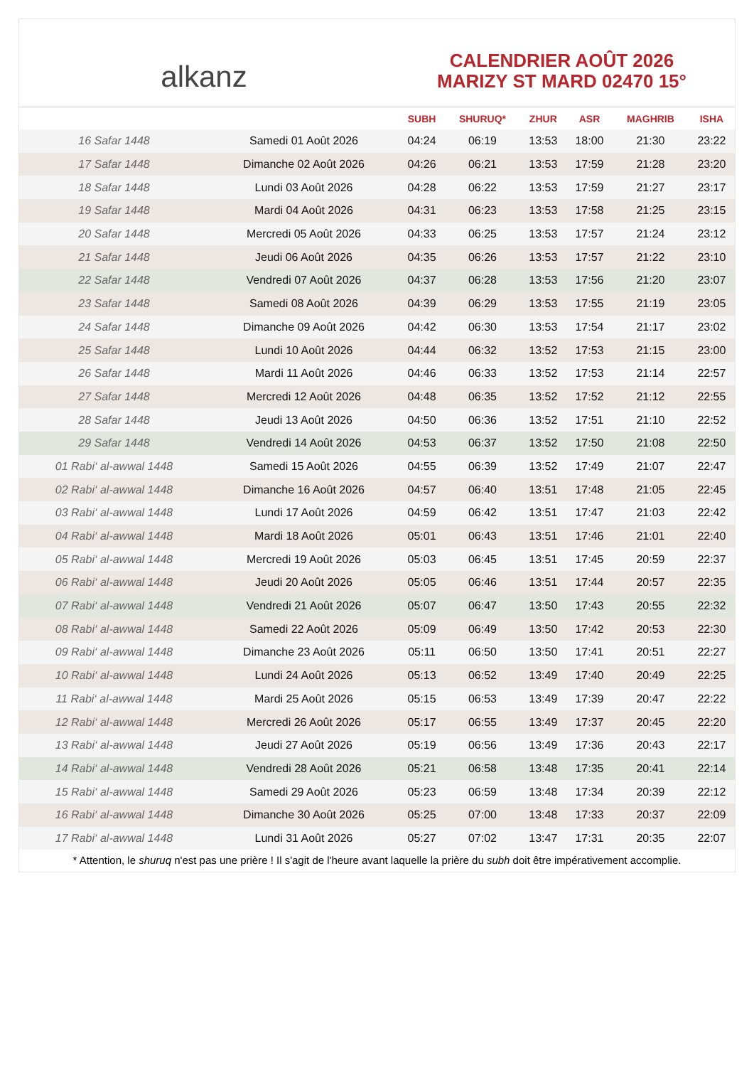alkanz
CALENDRIER AOÛT 2026
MARIZY ST MARD 02470 15°
| | | SUBH | SHURUQ* | ZHUR | ASR | MAGHRIB | ISHA |
| --- | --- | --- | --- | --- | --- | --- | --- |
| 16 Safar 1448 | Samedi 01 Août 2026 | 04:24 | 06:19 | 13:53 | 18:00 | 21:30 | 23:22 |
| 17 Safar 1448 | Dimanche 02 Août 2026 | 04:26 | 06:21 | 13:53 | 17:59 | 21:28 | 23:20 |
| 18 Safar 1448 | Lundi 03 Août 2026 | 04:28 | 06:22 | 13:53 | 17:59 | 21:27 | 23:17 |
| 19 Safar 1448 | Mardi 04 Août 2026 | 04:31 | 06:23 | 13:53 | 17:58 | 21:25 | 23:15 |
| 20 Safar 1448 | Mercredi 05 Août 2026 | 04:33 | 06:25 | 13:53 | 17:57 | 21:24 | 23:12 |
| 21 Safar 1448 | Jeudi 06 Août 2026 | 04:35 | 06:26 | 13:53 | 17:57 | 21:22 | 23:10 |
| 22 Safar 1448 | Vendredi 07 Août 2026 | 04:37 | 06:28 | 13:53 | 17:56 | 21:20 | 23:07 |
| 23 Safar 1448 | Samedi 08 Août 2026 | 04:39 | 06:29 | 13:53 | 17:55 | 21:19 | 23:05 |
| 24 Safar 1448 | Dimanche 09 Août 2026 | 04:42 | 06:30 | 13:53 | 17:54 | 21:17 | 23:02 |
| 25 Safar 1448 | Lundi 10 Août 2026 | 04:44 | 06:32 | 13:52 | 17:53 | 21:15 | 23:00 |
| 26 Safar 1448 | Mardi 11 Août 2026 | 04:46 | 06:33 | 13:52 | 17:53 | 21:14 | 22:57 |
| 27 Safar 1448 | Mercredi 12 Août 2026 | 04:48 | 06:35 | 13:52 | 17:52 | 21:12 | 22:55 |
| 28 Safar 1448 | Jeudi 13 Août 2026 | 04:50 | 06:36 | 13:52 | 17:51 | 21:10 | 22:52 |
| 29 Safar 1448 | Vendredi 14 Août 2026 | 04:53 | 06:37 | 13:52 | 17:50 | 21:08 | 22:50 |
| 01 Rabi‘ al-awwal 1448 | Samedi 15 Août 2026 | 04:55 | 06:39 | 13:52 | 17:49 | 21:07 | 22:47 |
| 02 Rabi‘ al-awwal 1448 | Dimanche 16 Août 2026 | 04:57 | 06:40 | 13:51 | 17:48 | 21:05 | 22:45 |
| 03 Rabi‘ al-awwal 1448 | Lundi 17 Août 2026 | 04:59 | 06:42 | 13:51 | 17:47 | 21:03 | 22:42 |
| 04 Rabi‘ al-awwal 1448 | Mardi 18 Août 2026 | 05:01 | 06:43 | 13:51 | 17:46 | 21:01 | 22:40 |
| 05 Rabi‘ al-awwal 1448 | Mercredi 19 Août 2026 | 05:03 | 06:45 | 13:51 | 17:45 | 20:59 | 22:37 |
| 06 Rabi‘ al-awwal 1448 | Jeudi 20 Août 2026 | 05:05 | 06:46 | 13:51 | 17:44 | 20:57 | 22:35 |
| 07 Rabi‘ al-awwal 1448 | Vendredi 21 Août 2026 | 05:07 | 06:47 | 13:50 | 17:43 | 20:55 | 22:32 |
| 08 Rabi‘ al-awwal 1448 | Samedi 22 Août 2026 | 05:09 | 06:49 | 13:50 | 17:42 | 20:53 | 22:30 |
| 09 Rabi‘ al-awwal 1448 | Dimanche 23 Août 2026 | 05:11 | 06:50 | 13:50 | 17:41 | 20:51 | 22:27 |
| 10 Rabi‘ al-awwal 1448 | Lundi 24 Août 2026 | 05:13 | 06:52 | 13:49 | 17:40 | 20:49 | 22:25 |
| 11 Rabi‘ al-awwal 1448 | Mardi 25 Août 2026 | 05:15 | 06:53 | 13:49 | 17:39 | 20:47 | 22:22 |
| 12 Rabi‘ al-awwal 1448 | Mercredi 26 Août 2026 | 05:17 | 06:55 | 13:49 | 17:37 | 20:45 | 22:20 |
| 13 Rabi‘ al-awwal 1448 | Jeudi 27 Août 2026 | 05:19 | 06:56 | 13:49 | 17:36 | 20:43 | 22:17 |
| 14 Rabi‘ al-awwal 1448 | Vendredi 28 Août 2026 | 05:21 | 06:58 | 13:48 | 17:35 | 20:41 | 22:14 |
| 15 Rabi‘ al-awwal 1448 | Samedi 29 Août 2026 | 05:23 | 06:59 | 13:48 | 17:34 | 20:39 | 22:12 |
| 16 Rabi‘ al-awwal 1448 | Dimanche 30 Août 2026 | 05:25 | 07:00 | 13:48 | 17:33 | 20:37 | 22:09 |
| 17 Rabi‘ al-awwal 1448 | Lundi 31 Août 2026 | 05:27 | 07:02 | 13:47 | 17:31 | 20:35 | 22:07 |
* Attention, le shuruq n'est pas une prière ! Il s'agit de l'heure avant laquelle la prière du subh doit être impérativement accomplie.